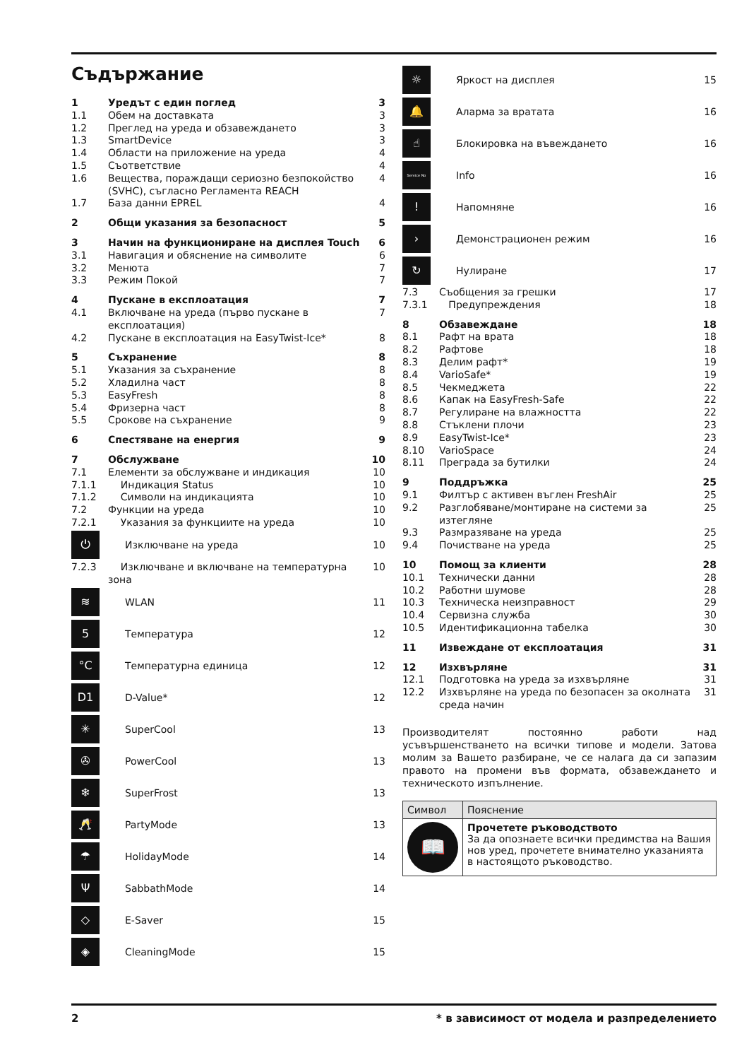Съдържание
1 Уредът с един поглед 3
1.1 Обем на доставката 3
1.2 Преглед на уреда и обзавеждането 3
1.3 SmartDevice 3
1.4 Области на приложение на уреда 4
1.5 Съответствие 4
1.6 Вещества, пораждащи сериозно безпокойство (SVHC), съгласно Регламента REACH 4
1.7 База данни EPREL 4
2 Общи указания за безопасност 5
3 Начин на функциониране на дисплея Touch 6
3.1 Навигация и обяснение на символите 6
3.2 Менюта 7
3.3 Режим Покой 7
4 Пускане в експлоатация 7
4.1 Включване на уреда (първо пускане в експлоатация) 7
4.2 Пускане в експлоатация на EasyTwist-Ice* 8
5 Съхранение 8
5.1 Указания за съхранение 8
5.2 Хладилна част 8
5.3 EasyFresh 8
5.4 Фризерна част 8
5.5 Срокове на съхранение 9
6 Спестяване на енергия 9
7 Обслужване 10
7.1 Елементи за обслужване и индикация 10
7.1.1 Индикация Status 10
7.1.2 Символи на индикацията 10
7.2 Функции на уреда 10
7.2.1 Указания за функциите на уреда 10
⏻ Изключване на уреда 10
7.2.3 Изключване и включване на температурна зона 10
≋ WLAN 11
5 Температура 12
°C Температурна единица 12
D1 D-Value* 12
✳ SuperCool 13
✇ PowerCool 13
❄ SuperFrost 13
🥂 PartyMode 13
☂ HolidayMode 14
Ψ SabbathMode 14
◇ E-Saver 15
◈ CleaningMode 15
☼ Яркост на дисплея 15
🔔 Аларма за вратата 16
☝ Блокировка на въвеждането 16
Service No Info 16
! Напомняне 16
› Демонстрационен режим 16
↻ Нулиране 17
7.3 Съобщения за грешки 17
7.3.1 Предупреждения 18
8 Обзавеждане 18
8.1 Рафт на врата 18
8.2 Рафтове 18
8.3 Делим рафт* 19
8.4 VarioSafe* 19
8.5 Чекмеджета 22
8.6 Капак на EasyFresh-Safe 22
8.7 Регулиране на влажността 22
8.8 Стъклени плочи 23
8.9 EasyTwist-Ice* 23
8.10 VarioSpace 24
8.11 Преграда за бутилки 24
9 Поддръжка 25
9.1 Филтър с активен въглен FreshAir 25
9.2 Разглобяване/монтиране на системи за изтегляне 25
9.3 Размразяване на уреда 25
9.4 Почистване на уреда 25
10 Помощ за клиенти 28
10.1 Технически данни 28
10.2 Работни шумове 28
10.3 Техническа неизправност 29
10.4 Сервизна служба 30
10.5 Идентификационна табелка 30
11 Извеждане от експлоатация 31
12 Изхвърляне 31
12.1 Подготовка на уреда за изхвърляне 31
12.2 Изхвърляне на уреда по безопасен за околната среда начин 31
Производителят постоянно работи над усъвършенстването на всички типове и модели. Затова молим за Вашето разбиране, че се налага да си запазим правото на промени във формата, обзавеждането и техническото изпълнение.
| Символ | Пояснение |
| --- | --- |
| 📖 | Прочетете ръководството За да опознаете всички предимства на Вашия нов уред, прочетете внимателно указанията в настоящото ръководство. |
2 * в зависимост от модела и разпределението